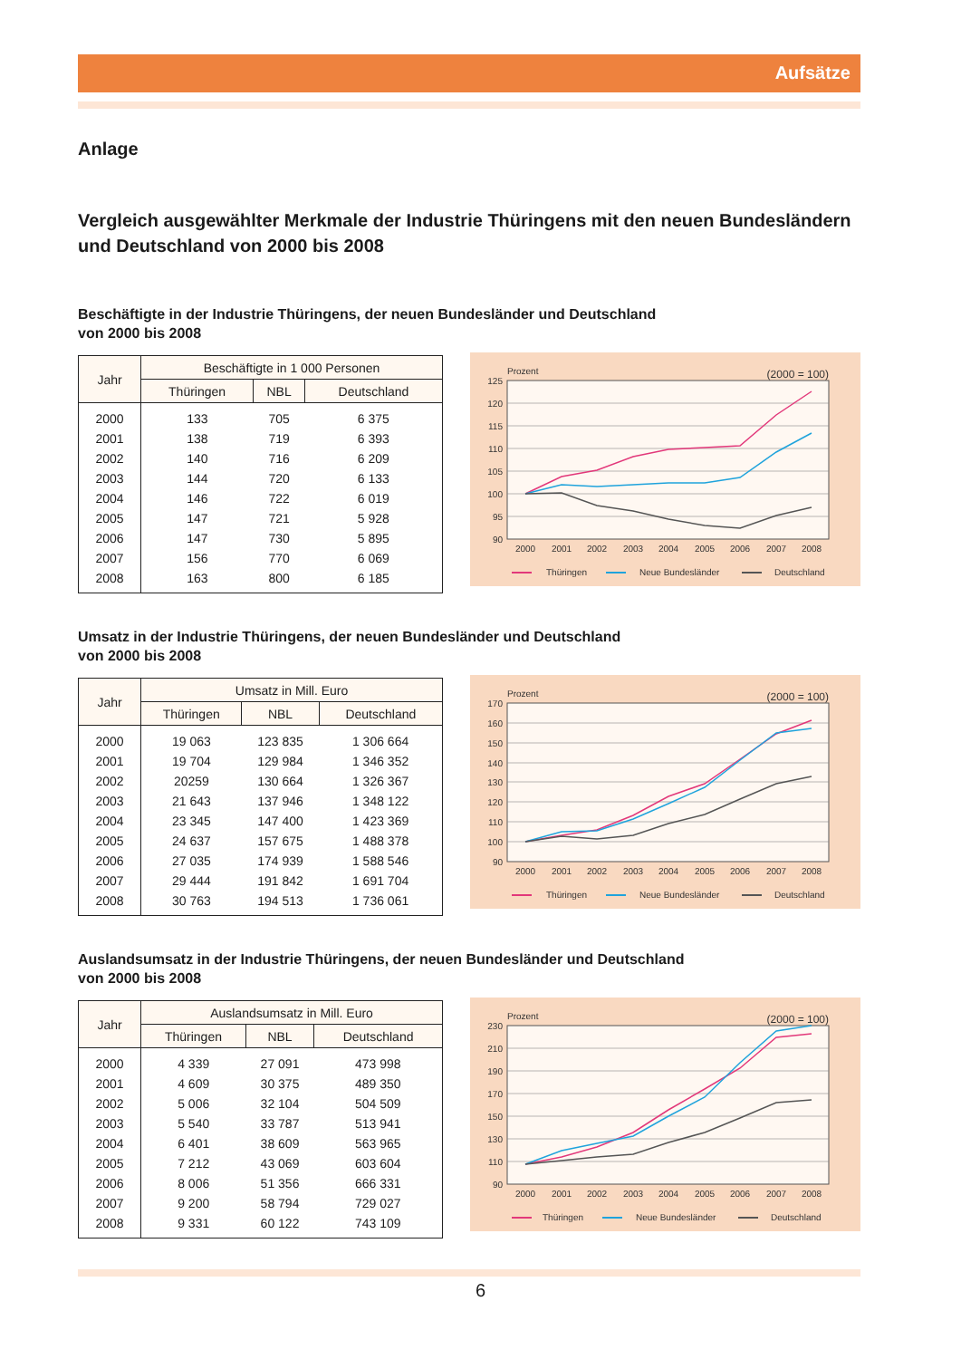Aufsätze
Anlage
Vergleich ausgewählter Merkmale der Industrie Thüringens mit den neuen Bundesländern und Deutschland von 2000 bis 2008
Beschäftigte in der Industrie Thüringens, der neuen Bundesländer und Deutschland
von 2000 bis 2008
| Jahr | Beschäftigte in 1 000 Personen | | |
| --- | --- | --- | --- |
| | Thüringen | NBL | Deutschland |
| 2000 | 133 | 705 | 6 375 |
| 2001 | 138 | 719 | 6 393 |
| 2002 | 140 | 716 | 6 209 |
| 2003 | 144 | 720 | 6 133 |
| 2004 | 146 | 722 | 6 019 |
| 2005 | 147 | 721 | 5 928 |
| 2006 | 147 | 730 | 5 895 |
| 2007 | 156 | 770 | 6 069 |
| 2008 | 163 | 800 | 6 185 |
Prozent
(2000 = 100)
125
120
115
110
105
100
95
90
2000
2001
2002
2003
2004
2005
2006
2007
2008
Thüringen
Neue Bundesländer
Deutschland
Umsatz in der Industrie Thüringens, der neuen Bundesländer und Deutschland
von 2000 bis 2008
| Jahr | Umsatz in Mill. Euro | | |
| --- | --- | --- | --- |
| | Thüringen | NBL | Deutschland |
| 2000 | 19 063 | 123 835 | 1 306 664 |
| 2001 | 19 704 | 129 984 | 1 346 352 |
| 2002 | 20259 | 130 664 | 1 326 367 |
| 2003 | 21 643 | 137 946 | 1 348 122 |
| 2004 | 23 345 | 147 400 | 1 423 369 |
| 2005 | 24 637 | 157 675 | 1 488 378 |
| 2006 | 27 035 | 174 939 | 1 588 546 |
| 2007 | 29 444 | 191 842 | 1 691 704 |
| 2008 | 30 763 | 194 513 | 1 736 061 |
Prozent
(2000 = 100)
170
160
150
140
130
120
110
100
90
2000
2001
2002
2003
2004
2005
2006
2007
2008
Thüringen
Neue Bundesländer
Deutschland
Auslandsumsatz in der Industrie Thüringens, der neuen Bundesländer und Deutschland
von 2000 bis 2008
| Jahr | Auslandsumsatz in Mill. Euro | | |
| --- | --- | --- | --- |
| | Thüringen | NBL | Deutschland |
| 2000 | 4 339 | 27 091 | 473 998 |
| 2001 | 4 609 | 30 375 | 489 350 |
| 2002 | 5 006 | 32 104 | 504 509 |
| 2003 | 5 540 | 33 787 | 513 941 |
| 2004 | 6 401 | 38 609 | 563 965 |
| 2005 | 7 212 | 43 069 | 603 604 |
| 2006 | 8 006 | 51 356 | 666 331 |
| 2007 | 9 200 | 58 794 | 729 027 |
| 2008 | 9 331 | 60 122 | 743 109 |
Prozent
(2000 = 100)
230
210
190
170
150
130
110
90
2000
2001
2002
2003
2004
2005
2006
2007
2008
Thüringen
Neue Bundesländer
Deutschland
6